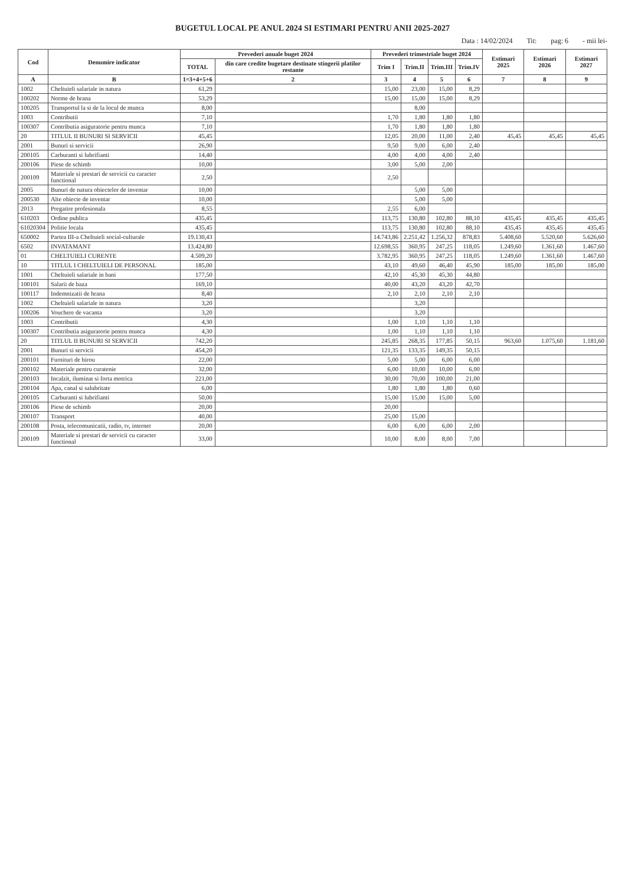BUGETUL LOCAL PE ANUL 2024 SI ESTIMARI PENTRU ANII 2025-2027
Data : 14/02/2024 Tit: pag: 6 - mii lei-
| Cod | Denumire indicator | Prevederi anuale buget 2024 | | Prevederi trimestriale buget 2024 | | | | Estimari 2025 | Estimari 2026 | Estimari 2027 |
| --- | --- | --- | --- | --- | --- | --- | --- | --- | --- | --- |
| | | TOTAL | din care credite bugetare destinate stingerii platilor restante | Trim I | Trim.II | Trim.III | Trim.IV | | | |
| A | B | 1=3+4+5+6 | 2 | 3 | 4 | 5 | 6 | 7 | 8 | 9 |
| 1002 | Cheltuieli salariale in natura | 61,29 | | 15,00 | 23,00 | 15,00 | 8,29 | | | |
| 100202 | Norme de hrana | 53,29 | | 15,00 | 15,00 | 15,00 | 8,29 | | | |
| 100205 | Transportul la si de la locul de munca | 8,00 | | | 8,00 | | | | | |
| 1003 | Contributii | 7,10 | | 1,70 | 1,80 | 1,80 | 1,80 | | | |
| 100307 | Contributia asiguratorie pentru munca | 7,10 | | 1,70 | 1,80 | 1,80 | 1,80 | | | |
| 20 | TITLUL II BUNURI SI SERVICII | 45,45 | | 12,05 | 20,00 | 11,00 | 2,40 | 45,45 | 45,45 | 45,45 |
| 2001 | Bunuri si servicii | 26,90 | | 9,50 | 9,00 | 6,00 | 2,40 | | | |
| 200105 | Carburanti si lubrifianti | 14,40 | | 4,00 | 4,00 | 4,00 | 2,40 | | | |
| 200106 | Piese de schimb | 10,00 | | 3,00 | 5,00 | 2,00 | | | | |
| 200109 | Materiale si prestari de servicii cu caracter functional | 2,50 | | 2,50 | | | | | | |
| 2005 | Bunuri de natura obiectelor de inventar | 10,00 | | | 5,00 | 5,00 | | | | |
| 200530 | Alte obiecte de inventar | 10,00 | | | 5,00 | 5,00 | | | | |
| 2013 | Pregatire profesionala | 8,55 | | 2,55 | 6,00 | | | | | |
| 610203 | Ordine publica | 435,45 | | 113,75 | 130,80 | 102,80 | 88,10 | 435,45 | 435,45 | 435,45 |
| 61020304 | Politie locala | 435,45 | | 113,75 | 130,80 | 102,80 | 88,10 | 435,45 | 435,45 | 435,45 |
| 650002 | Partea III-a Cheltuieli social-culturale | 19.130,43 | | 14.743,86 | 2.251,42 | 1.256,32 | 878,83 | 5.408,60 | 5.520,60 | 5.626,60 |
| 6502 | INVATAMANT | 13.424,80 | | 12.698,55 | 360,95 | 247,25 | 118,05 | 1.249,60 | 1.361,60 | 1.467,60 |
| 01 | CHELTUIELI CURENTE | 4.509,20 | | 3.782,95 | 360,95 | 247,25 | 118,05 | 1.249,60 | 1.361,60 | 1.467,60 |
| 10 | TITLUL I CHELTUIELI DE PERSONAL | 185,00 | | 43,10 | 49,60 | 46,40 | 45,90 | 185,00 | 185,00 | 185,00 |
| 1001 | Cheltuieli salariale in bani | 177,50 | | 42,10 | 45,30 | 45,30 | 44,80 | | | |
| 100101 | Salarii de baza | 169,10 | | 40,00 | 43,20 | 43,20 | 42,70 | | | |
| 100117 | Indemnizatii de hrana | 8,40 | | 2,10 | 2,10 | 2,10 | 2,10 | | | |
| 1002 | Cheltuieli salariale in natura | 3,20 | | | 3,20 | | | | | |
| 100206 | Vouchere de vacanta | 3,20 | | | 3,20 | | | | | |
| 1003 | Contributii | 4,30 | | 1,00 | 1,10 | 1,10 | 1,10 | | | |
| 100307 | Contributia asiguratorie pentru munca | 4,30 | | 1,00 | 1,10 | 1,10 | 1,10 | | | |
| 20 | TITLUL II BUNURI SI SERVICII | 742,20 | | 245,85 | 268,35 | 177,85 | 50,15 | 963,60 | 1.075,60 | 1.181,60 |
| 2001 | Bunuri si servicii | 454,20 | | 121,35 | 133,35 | 149,35 | 50,15 | | | |
| 200101 | Furnituri de birou | 22,00 | | 5,00 | 5,00 | 6,00 | 6,00 | | | |
| 200102 | Materiale pentru curatenie | 32,00 | | 6,00 | 10,00 | 10,00 | 6,00 | | | |
| 200103 | Incalzit, iluminat si forta motrica | 221,00 | | 30,00 | 70,00 | 100,00 | 21,00 | | | |
| 200104 | Apa, canal si salubritate | 6,00 | | 1,80 | 1,80 | 1,80 | 0,60 | | | |
| 200105 | Carburanti si lubrifianti | 50,00 | | 15,00 | 15,00 | 15,00 | 5,00 | | | |
| 200106 | Piese de schimb | 20,00 | | 20,00 | | | | | | |
| 200107 | Transport | 40,00 | | 25,00 | 15,00 | | | | | |
| 200108 | Posta, telecomunicatii, radio, tv, internet | 20,00 | | 6,00 | 6,00 | 6,00 | 2,00 | | | |
| 200109 | Materiale si prestari de servicii cu caracter functional | 33,00 | | 10,00 | 8,00 | 8,00 | 7,00 | | | |